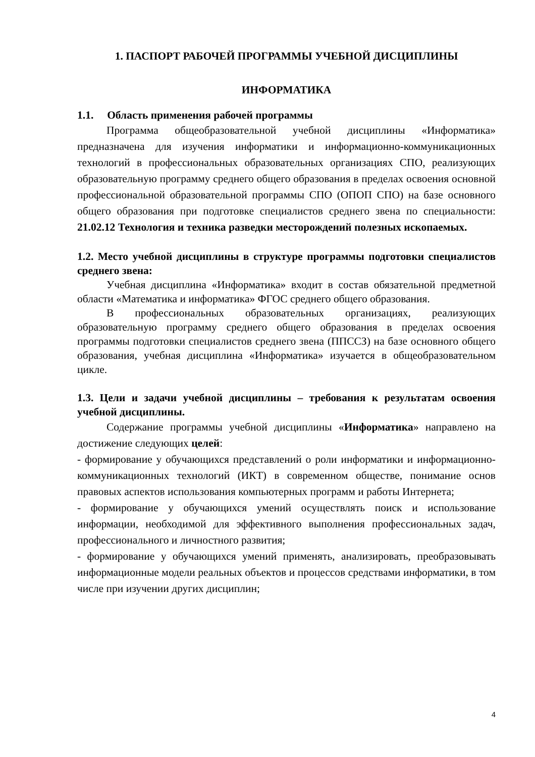1. ПАСПОРТ РАБОЧЕЙ ПРОГРАММЫ УЧЕБНОЙ ДИСЦИПЛИНЫ
ИНФОРМАТИКА
1.1. Область применения рабочей программы
Программа общеобразовательной учебной дисциплины «Информатика» предназначена для изучения информатики и информационно-коммуникационных технологий в профессиональных образовательных организациях СПО, реализующих образовательную программу среднего общего образования в пределах освоения основной профессиональной образовательной программы СПО (ОПОП СПО) на базе основного общего образования при подготовке специалистов среднего звена по специальности: 21.02.12 Технология и техника разведки месторождений полезных ископаемых.
1.2. Место учебной дисциплины в структуре программы подготовки специалистов среднего звена:
Учебная дисциплина «Информатика» входит в состав обязательной предметной области «Математика и информатика» ФГОС среднего общего образования.
В профессиональных образовательных организациях, реализующих образовательную программу среднего общего образования в пределах освоения программы подготовки специалистов среднего звена (ППССЗ) на базе основного общего образования, учебная дисциплина «Информатика» изучается в общеобразовательном цикле.
1.3. Цели и задачи учебной дисциплины – требования к результатам освоения учебной дисциплины.
Содержание программы учебной дисциплины «Информатика» направлено на достижение следующих целей:
- формирование у обучающихся представлений о роли информатики и информационно-коммуникационных технологий (ИКТ) в современном обществе, понимание основ правовых аспектов использования компьютерных программ и работы Интернета;
- формирование у обучающихся умений осуществлять поиск и использование информации, необходимой для эффективного выполнения профессиональных задач, профессионального и личностного развития;
- формирование у обучающихся умений применять, анализировать, преобразовывать информационные модели реальных объектов и процессов средствами информатики, в том числе при изучении других дисциплин;
4